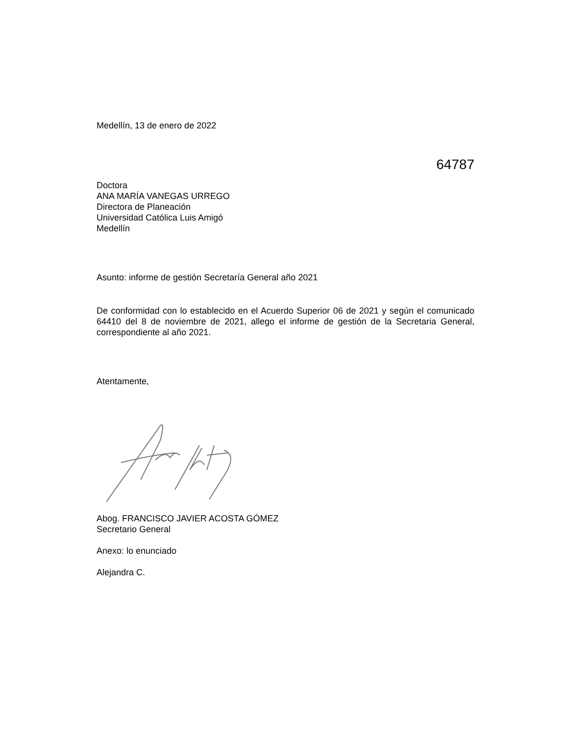Medellín, 13 de enero de 2022
64787
Doctora
ANA MARÍA VANEGAS URREGO
Directora de Planeación
Universidad Católica Luis Amigó
Medellín
Asunto: informe de gestión Secretaría General año 2021
De conformidad con lo establecido en el Acuerdo Superior 06 de 2021 y según el comunicado 64410 del 8 de noviembre de 2021, allego el informe de gestión de la Secretaria General, correspondiente al año 2021.
Atentamente,
Abog. FRANCISCO JAVIER ACOSTA GÓMEZ
Secretario General
Anexo: lo enunciado
Alejandra C.